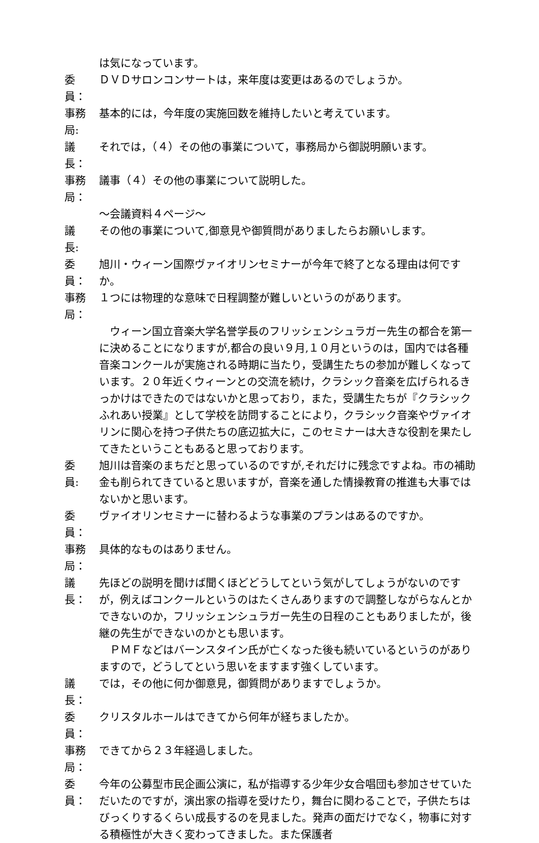は気になっています。
委　員： ＤＶＤサロンコンサートは，来年度は変更はあるのでしょうか。
事務局: 基本的には，今年度の実施回数を維持したいと考えています。
議　長： それでは，（４）その他の事業について，事務局から御説明願います。
事務局： 議事（４）その他の事業について説明した。
～会議資料４ページ～
議　長: その他の事業について,御意見や御質問がありましたらお願いします。
委　員： 旭川・ウィーン国際ヴァイオリンセミナーが今年で終了となる理由は何ですか。
事務局： １つには物理的な意味で日程調整が難しいというのがあります。
　ウィーン国立音楽大学名誉学長のフリッシェンシュラガー先生の都合を第一に決めることになりますが,都合の良い９月,１０月というのは，国内では各種音楽コンクールが実施される時期に当たり，受講生たちの参加が難しくなっています。２０年近くウィーンとの交流を続け，クラシック音楽を広げられるきっかけはできたのではないかと思っており，また，受講生たちが『クラシックふれあい授業』として学校を訪問することにより，クラシック音楽やヴァイオリンに関心を持つ子供たちの底辺拡大に，このセミナーは大きな役割を果たしてきたということもあると思っております。
委　員: 旭川は音楽のまちだと思っているのですが,それだけに残念ですよね。市の補助金も削られてきていると思いますが，音楽を通した情操教育の推進も大事ではないかと思います。
委　員： ヴァイオリンセミナーに替わるような事業のプランはあるのですか。
事務局： 具体的なものはありません。
議　長： 先ほどの説明を聞けば聞くほどどうしてという気がしてしょうがないのですが，例えばコンクールというのはたくさんありますので調整しながらなんとかできないのか，フリッシェンシュラガー先生の日程のこともありましたが，後継の先生ができないのかとも思います。
　ＰＭＦなどはバーンスタイン氏が亡くなった後も続いているというのがありますので，どうしてという思いをますます強くしています。
議　長： では，その他に何か御意見，御質問がありますでしょうか。
委　員： クリスタルホールはできてから何年が経ちましたか。
事務局： できてから２３年経過しました。
委　員： 今年の公募型市民企画公演に，私が指導する少年少女合唱団も参加させていただいたのですが，演出家の指導を受けたり，舞台に関わることで，子供たちはびっくりするくらい成長するのを見ました。発声の面だけでなく，物事に対する積極性が大きく変わってきました。また保護者